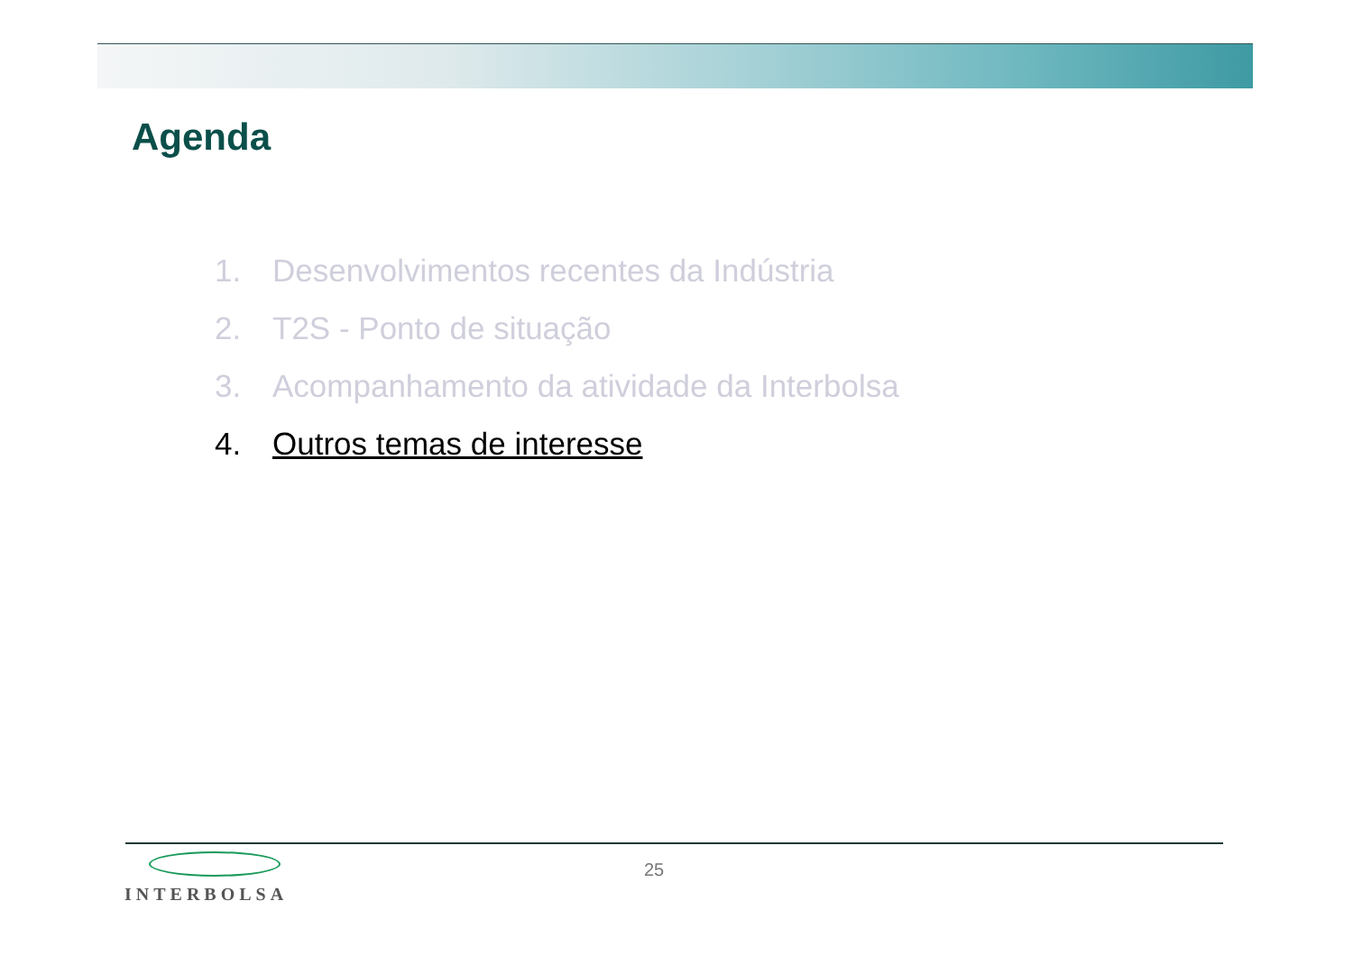Agenda
1. Desenvolvimentos recentes da Indústria
2. T2S - Ponto de situação
3. Acompanhamento da atividade da Interbolsa
4. Outros temas de interesse
INTERBOLSA
25